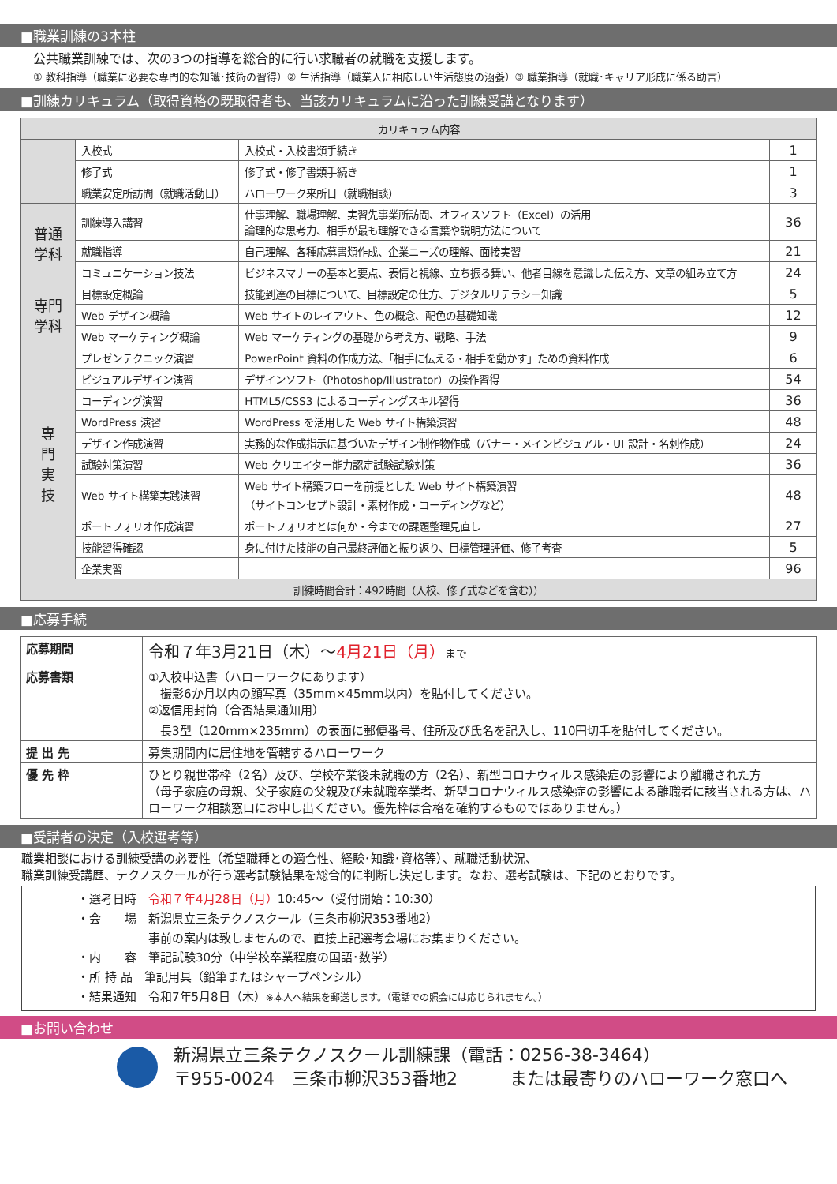■職業訓練の3本柱
公共職業訓練では、次の3つの指導を総合的に行い求職者の就職を支援します。
① 教科指導（職業に必要な専門的な知識･技術の習得）② 生活指導（職業人に相応しい生活態度の涵養）③ 職業指導（就職･キャリア形成に係る助言）
■訓練カリキュラム（取得資格の既取得者も、当該カリキュラムに沿った訓練受講となります）
| カリキュラム内容 | | | |
| --- | --- | --- | --- |
| | 入校式 | 入校式・入校書類手続き | 1 |
| | 修了式 | 修了式・修了書類手続き | 1 |
| | 職業安定所訪問（就職活動日） | ハローワーク来所日（就職相談） | 3 |
| 普通 学科 | 訓練導入講習 | 仕事理解、職場理解、実習先事業所訪問、オフィスソフト（Excel）の活用 論理的な思考力、相手が最も理解できる言葉や説明方法について | 36 |
| | 就職指導 | 自己理解、各種応募書類作成、企業ニーズの理解、面接実習 | 21 |
| | コミュニケーション技法 | ビジネスマナーの基本と要点、表情と視線、立ち振る舞い、他者目線を意識した伝え方、文章の組み立て方 | 24 |
| 専門 学科 | 目標設定概論 | 技能到達の目標について、目標設定の仕方、デジタルリテラシー知識 | 5 |
| | Web デザイン概論 | Web サイトのレイアウト、色の概念、配色の基礎知識 | 12 |
| | Web マーケティング概論 | Web マーケティングの基礎から考え方、戦略、手法 | 9 |
| 専 門 実 技 | プレゼンテクニック演習 | PowerPoint 資料の作成方法、「相手に伝える・相手を動かす」ための資料作成 | 6 |
| | ビジュアルデザイン演習 | デザインソフト（Photoshop/Illustrator）の操作習得 | 54 |
| | コーディング演習 | HTML5/CSS3 によるコーディングスキル習得 | 36 |
| | WordPress 演習 | WordPress を活用した Web サイト構築演習 | 48 |
| | デザイン作成演習 | 実務的な作成指示に基づいたデザイン制作物作成（バナー・メインビジュアル・UI 設計・名刺作成） | 24 |
| | 試験対策演習 | Web クリエイター能力認定試験試験対策 | 36 |
| | Web サイト構築実践演習 | Web サイト構築フローを前提とした Web サイト構築演習 （サイトコンセプト設計・素材作成・コーディングなど） | 48 |
| | ポートフォリオ作成演習 | ポートフォリオとは何か・今までの課題整理見直し | 27 |
| | 技能習得確認 | 身に付けた技能の自己最終評価と振り返り、目標管理評価、修了考査 | 5 |
| | 企業実習 | | 96 |
| 訓練時間合計：492時間（入校、修了式などを含む）） | | | |
■応募手続
| 応募期間 | 令和７年3月21日（木）～ 4月21日（月） まで |
| 応募書類 | ①入校申込書（ハローワークにあります） 撮影6か月以内の顔写真（35mm×45mm以内）を貼付してください。 ②返信用封筒（合否結果通知用） 長3型（120mm×235mm）の表面に郵便番号、住所及び氏名を記入し、110円切手を貼付してください。 |
| 提 出 先 | 募集期間内に居住地を管轄するハローワーク |
| 優 先 枠 | ひとり親世帯枠（2名）及び、学校卒業後未就職の方（2名）、新型コロナウィルス感染症の影響により離職された方 （母子家庭の母親、父子家庭の父親及び未就職卒業者、新型コロナウィルス感染症の影響による離職者に該当される方は、ハローワーク相談窓口にお申し出ください。優先枠は合格を確約するものではありません。） |
■受講者の決定（入校選考等）
職業相談における訓練受講の必要性（希望職種との適合性、経験･知識･資格等）、就職活動状況、
職業訓練受講歴、テクノスクールが行う選考試験結果を総合的に判断し決定します。なお、選考試験は、下記のとおりです。
・選考日時　令和７年4月28日（月）10:45～（受付開始：10:30）
・会　　場　新潟県立三条テクノスクール（三条市柳沢353番地2）
　　　　　　事前の案内は致しませんので、直接上記選考会場にお集まりください。
・内　　容　筆記試験30分（中学校卒業程度の国語･数学）
・所 持 品　筆記用具（鉛筆またはシャープペンシル）
・結果通知　令和7年5月8日（木）※本人へ結果を郵送します。（電話での照会には応じられません。）
■お問い合わせ
新潟県立三条テクノスクール訓練課（電話：0256-38-3464）
〒955-0024　三条市柳沢353番地2　　　または最寄りのハローワーク窓口へ